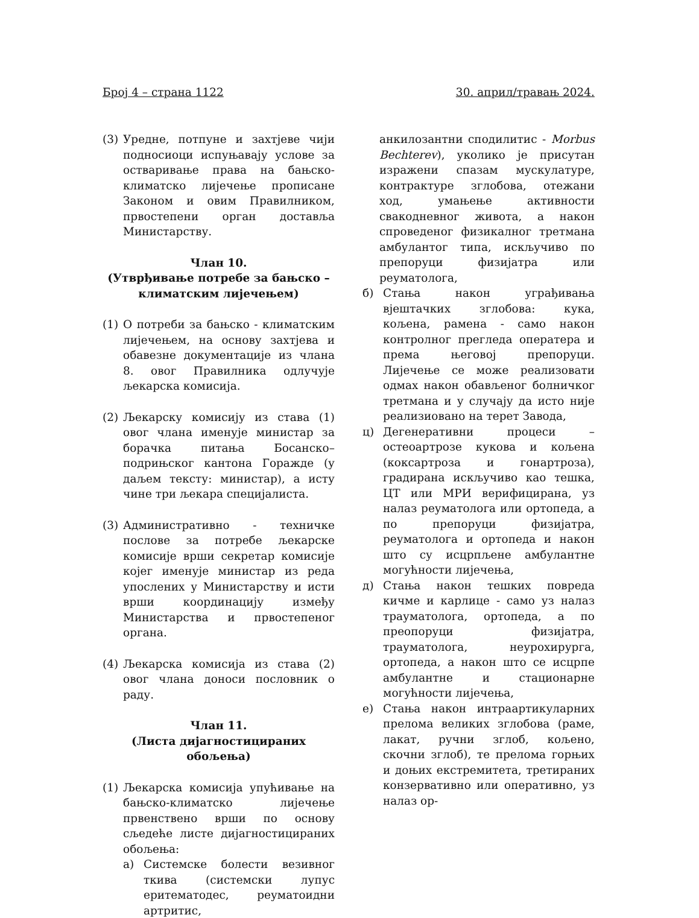Број 4 – страна 1122 30. април/травањ 2024.
(3) Уредне, потпуне и захтјеве чији подносиоци испуњавају услове за остваривање права на бањско-климатско лијечење прописане Законом и овим Правилником, првостепени орган доставља Министарству.
Члан 10.
(Утврђивање потребе за бањско – климатским лијечењем)
(1) О потреби за бањско - климатским лијечењем, на основу захтјева и обавезне документације из члана 8. овог Правилника одлучује љекарска комисија.
(2) Љекарску комисију из става (1) овог члана именује министар за борачка питања Босанско–подрињског кантона Горажде (у даљем тексту: министар), а исту чине три љекара специјалиста.
(3) Административно - техничке послове за потребе љекарске комисије врши секретар комисије којег именује министар из реда упослених у Министарству и исти врши координацију између Министарства и првостепеног органа.
(4) Љекарска комисија из става (2) овог члана доноси пословник о раду.
Члан 11.
(Листа дијагностицираних обољења)
(1) Љекарска комисија упућивање на бањско-климатско лијечење првенствено врши по основу сљедеће листе дијагностицираних обољења:
а) Системске болести везивног ткива (системски лупус еритематодес, реуматоидни артритис,
анкилозантни сподилитис - Morbus Bechterev), уколико је присутан изражени спазам мускулатуре, контрактуре зглобова, отежани ход, умањење активности свакодневног живота, а након спроведеног физикалног третмана амбулантог типа, искључиво по препоруци физијатра или реуматолога,
б) Стања након уграђивања вјештачких зглобова: кука, кољена, рамена - само након контролног прегледа оператера и према његовој препоруци. Лијечење се може реализовати одмах након обављеног болничког третмана и у случају да исто није реализиовано на терет Завода,
ц) Дегенеративни процеси – остеоартрозе кукова и кољена (коксартроза и гонартроза), градирана искључиво као тешка, ЦТ или МРИ верифицирана, уз налаз реуматолога или ортопеда, а по препоруци физијатра, реуматолога и ортопеда и након што су исцрпљене амбулантне могућности лијечења,
д) Стања након тешких повреда кичме и карлице - само уз налаз трауматолога, ортопеда, а по преопоруци физијатра, трауматолога, неурохирурга, ортопеда, а након што се исцрпе амбулантне и стационарне могућности лијечења,
е) Стања након интраартикуларних прелома великих зглобова (раме, лакат, ручни зглоб, кољено, скочни зглоб), те прелома горњих и доњих екстремитета, третираних конзервативно или оперативно, уз налаз ор-